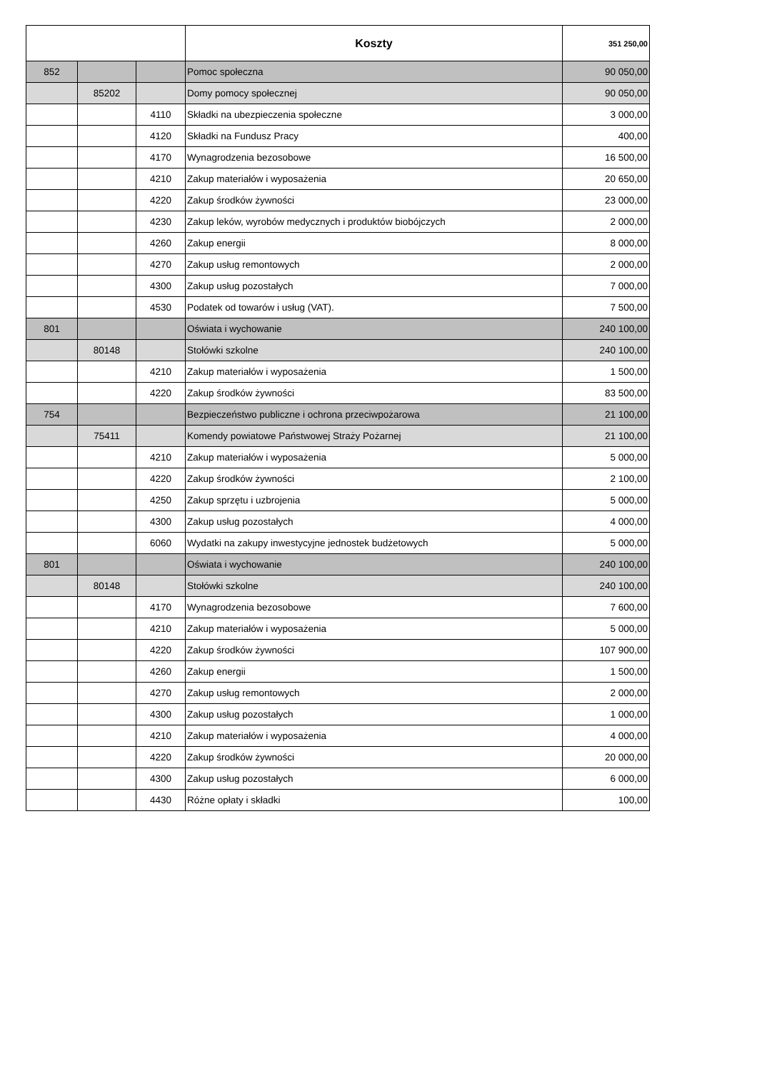| | | | Koszty | 351 250,00 |
| --- | --- | --- | --- | --- |
| 852 | | | Pomoc społeczna | 90 050,00 |
| | 85202 | | Domy pomocy społecznej | 90 050,00 |
| | | 4110 | Składki na ubezpieczenia społeczne | 3 000,00 |
| | | 4120 | Składki na Fundusz Pracy | 400,00 |
| | | 4170 | Wynagrodzenia bezosobowe | 16 500,00 |
| | | 4210 | Zakup materiałów i wyposażenia | 20 650,00 |
| | | 4220 | Zakup środków żywności | 23 000,00 |
| | | 4230 | Zakup leków, wyrobów medycznych i produktów biobójczych | 2 000,00 |
| | | 4260 | Zakup energii | 8 000,00 |
| | | 4270 | Zakup usług remontowych | 2 000,00 |
| | | 4300 | Zakup usług pozostałych | 7 000,00 |
| | | 4530 | Podatek od towarów i usług (VAT). | 7 500,00 |
| 801 | | | Oświata i wychowanie | 240 100,00 |
| | 80148 | | Stołówki szkolne | 240 100,00 |
| | | 4210 | Zakup materiałów i wyposażenia | 1 500,00 |
| | | 4220 | Zakup środków żywności | 83 500,00 |
| 754 | | | Bezpieczeństwo publiczne i ochrona przeciwpożarowa | 21 100,00 |
| | 75411 | | Komendy powiatowe Państwowej Straży Pożarnej | 21 100,00 |
| | | 4210 | Zakup materiałów i wyposażenia | 5 000,00 |
| | | 4220 | Zakup środków żywności | 2 100,00 |
| | | 4250 | Zakup sprzętu i uzbrojenia | 5 000,00 |
| | | 4300 | Zakup usług pozostałych | 4 000,00 |
| | | 6060 | Wydatki na zakupy inwestycyjne jednostek budżetowych | 5 000,00 |
| 801 | | | Oświata i wychowanie | 240 100,00 |
| | 80148 | | Stołówki szkolne | 240 100,00 |
| | | 4170 | Wynagrodzenia bezosobowe | 7 600,00 |
| | | 4210 | Zakup materiałów i wyposażenia | 5 000,00 |
| | | 4220 | Zakup środków żywności | 107 900,00 |
| | | 4260 | Zakup energii | 1 500,00 |
| | | 4270 | Zakup usług remontowych | 2 000,00 |
| | | 4300 | Zakup usług pozostałych | 1 000,00 |
| | | 4210 | Zakup materiałów i wyposażenia | 4 000,00 |
| | | 4220 | Zakup środków żywności | 20 000,00 |
| | | 4300 | Zakup usług pozostałych | 6 000,00 |
| | | 4430 | Różne opłaty i składki | 100,00 |